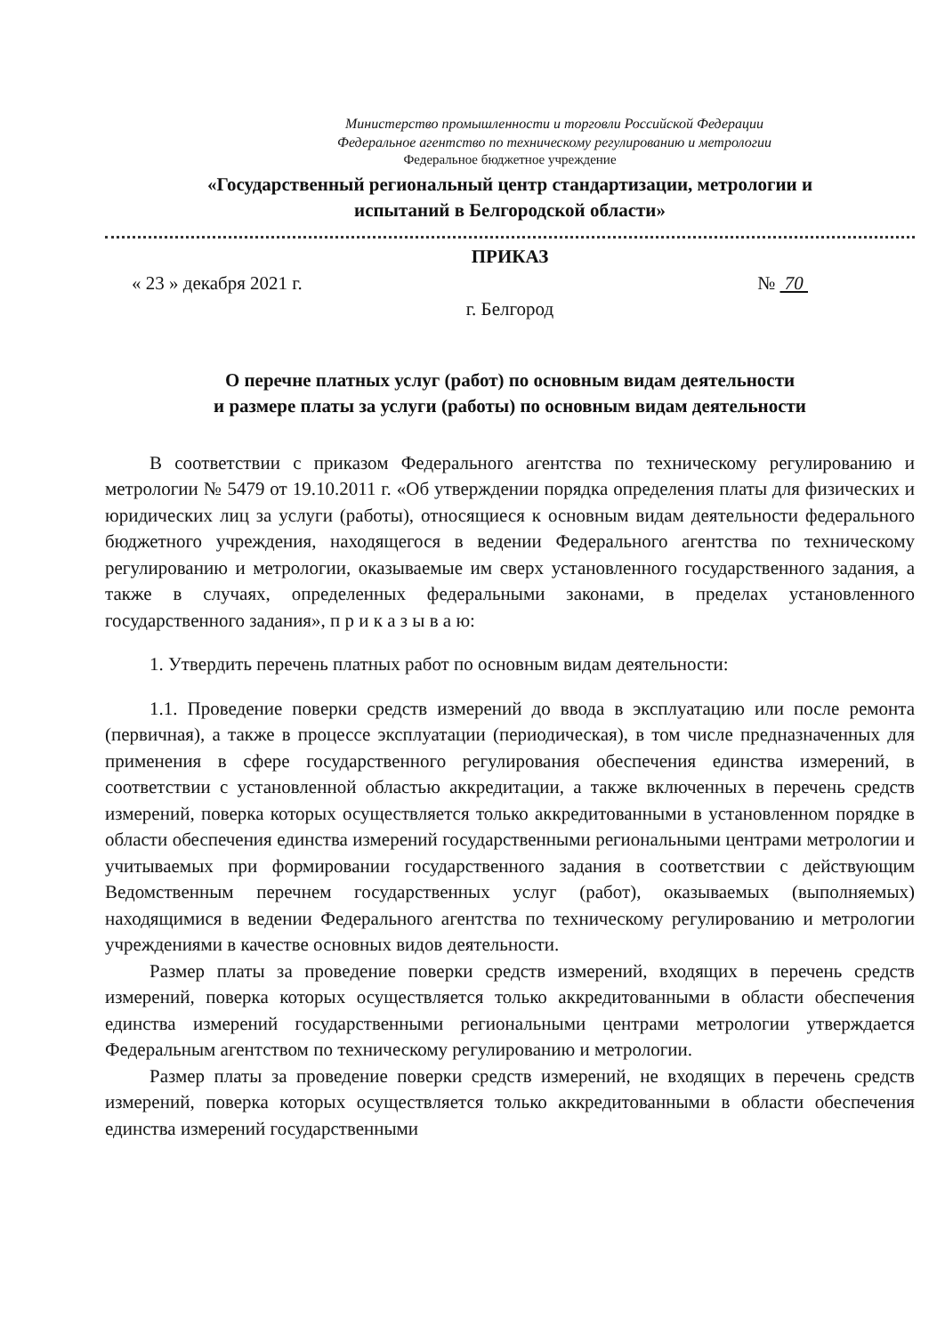Министерство промышленности и торговли Российской Федерации
Федеральное агентство по техническому регулированию и метрологии
Федеральное бюджетное учреждение
«Государственный региональный центр стандартизации, метрологии и
испытаний в Белгородской области»
ПРИКАЗ
« 23 » декабря 2021 г. № 70
г. Белгород
О перечне платных услуг (работ) по основным видам деятельности
и размере платы за услуги (работы) по основным видам деятельности
В соответствии с приказом Федерального агентства по техническому регулированию и метрологии № 5479 от 19.10.2011 г. «Об утверждении порядка определения платы для физических и юридических лиц за услуги (работы), относящиеся к основным видам деятельности федерального бюджетного учреждения, находящегося в ведении Федерального агентства по техническому регулированию и метрологии, оказываемые им сверх установленного государственного задания, а также в случаях, определенных федеральными законами, в пределах установленного государственного задания», п р и к а з ы в а ю:
1. Утвердить перечень платных работ по основным видам деятельности:
1.1. Проведение поверки средств измерений до ввода в эксплуатацию или после ремонта (первичная), а также в процессе эксплуатации (периодическая), в том числе предназначенных для применения в сфере государственного регулирования обеспечения единства измерений, в соответствии с установленной областью аккредитации, а также включенных в перечень средств измерений, поверка которых осуществляется только аккредитованными в установленном порядке в области обеспечения единства измерений государственными региональными центрами метрологии и учитываемых при формировании государственного задания в соответствии с действующим Ведомственным перечнем государственных услуг (работ), оказываемых (выполняемых) находящимися в ведении Федерального агентства по техническому регулированию и метрологии учреждениями в качестве основных видов деятельности.
Размер платы за проведение поверки средств измерений, входящих в перечень средств измерений, поверка которых осуществляется только аккредитованными в области обеспечения единства измерений государственными региональными центрами метрологии утверждается Федеральным агентством по техническому регулированию и метрологии.
Размер платы за проведение поверки средств измерений, не входящих в перечень средств измерений, поверка которых осуществляется только аккредитованными в области обеспечения единства измерений государственными